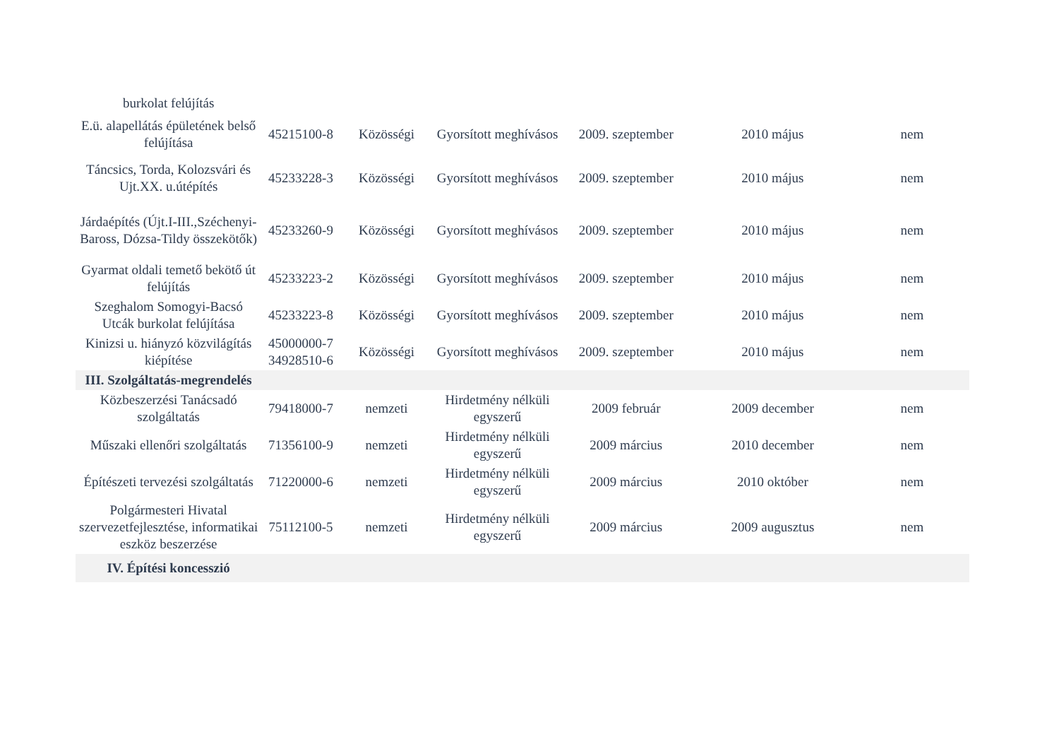| burkolat felújítás | | | | | | |
| E.ü. alapellátás épületének belső felújítása | 45215100-8 | Közösségi | Gyorsított meghívásos | 2009. szeptember | 2010 május | nem |
| Táncsics, Torda, Kolozsvári és Ujt.XX. u.útépítés | 45233228-3 | Közösségi | Gyorsított meghívásos | 2009. szeptember | 2010 május | nem |
| Járdaépítés (Újt.I-III.,Széchenyi- Baross, Dózsa-Tildy összekötők) | 45233260-9 | Közösségi | Gyorsított meghívásos | 2009. szeptember | 2010 május | nem |
| Gyarmat oldali temető bekötő út felújítás | 45233223-2 | Közösségi | Gyorsított meghívásos | 2009. szeptember | 2010 május | nem |
| Szeghalom Somogyi-Bacsó Utcák burkolat felújítása | 45233223-8 | Közösségi | Gyorsított meghívásos | 2009. szeptember | 2010 május | nem |
| Kinizsi u. hiányzó közvilágítás kiépítése | 45000000-7 34928510-6 | Közösségi | Gyorsított meghívásos | 2009. szeptember | 2010 május | nem |
| III. Szolgáltatás-megrendelés | | | | | | |
| Közbeszerzési Tanácsadó szolgáltatás | 79418000-7 | nemzeti | Hirdetmény nélküli egyszerű | 2009 február | 2009 december | nem |
| Műszaki ellenőri szolgáltatás | 71356100-9 | nemzeti | Hirdetmény nélküli egyszerű | 2009 március | 2010 december | nem |
| Építészeti tervezési szolgáltatás | 71220000-6 | nemzeti | Hirdetmény nélküli egyszerű | 2009 március | 2010 október | nem |
| Polgármesteri Hivatal szervezetfejlesztése, informatikai eszköz beszerzése | 75112100-5 | nemzeti | Hirdetmény nélküli egyszerű | 2009 március | 2009 augusztus | nem |
| IV. Építési koncesszió | | | | | | |